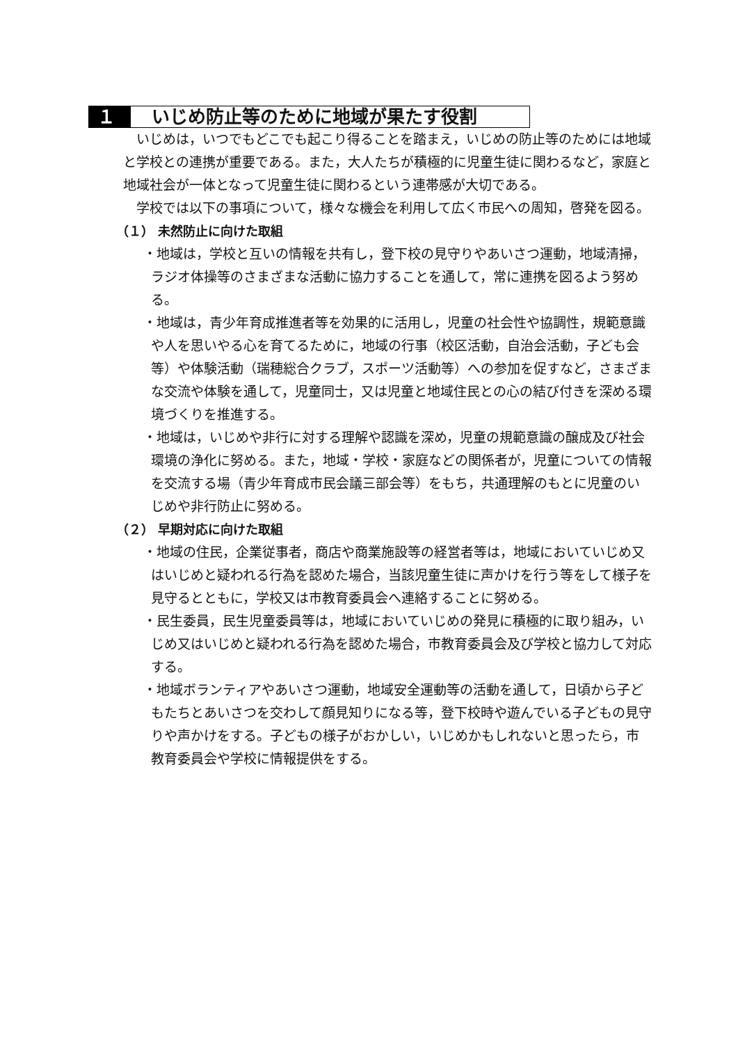１０ いじめ防止等のために地域が果たす役割
いじめは，いつでもどこでも起こり得ることを踏まえ，いじめの防止等のためには地域と学校との連携が重要である。また，大人たちが積極的に児童生徒に関わるなど，家庭と地域社会が一体となって児童生徒に関わるという連帯感が大切である。
学校では以下の事項について，様々な機会を利用して広く市民への周知，啓発を図る。
（１） 未然防止に向けた取組
・地域は，学校と互いの情報を共有し，登下校の見守りやあいさつ運動，地域清掃，ラジオ体操等のさまざまな活動に協力することを通して，常に連携を図るよう努める。
・地域は，青少年育成推進者等を効果的に活用し，児童の社会性や協調性，規範意識や人を思いやる心を育てるために，地域の行事（校区活動，自治会活動，子ども会等）や体験活動（瑞穂総合クラブ，スポーツ活動等）への参加を促すなど，さまざまな交流や体験を通して，児童同士，又は児童と地域住民との心の結び付きを深める環境づくりを推進する。
・地域は，いじめや非行に対する理解や認識を深め，児童の規範意識の醸成及び社会環境の浄化に努める。また，地域・学校・家庭などの関係者が，児童についての情報を交流する場（青少年育成市民会議三部会等）をもち，共通理解のもとに児童のいじめや非行防止に努める。
（２） 早期対応に向けた取組
・地域の住民，企業従事者，商店や商業施設等の経営者等は，地域においていじめ又はいじめと疑われる行為を認めた場合，当該児童生徒に声かけを行う等をして様子を見守るとともに，学校又は市教育委員会へ連絡することに努める。
・民生委員，民生児童委員等は，地域においていじめの発見に積極的に取り組み，いじめ又はいじめと疑われる行為を認めた場合，市教育委員会及び学校と協力して対応する。
・地域ボランティアやあいさつ運動，地域安全運動等の活動を通して，日頃から子どもたちとあいさつを交わして顔見知りになる等，登下校時や遊んでいる子どもの見守りや声かけをする。子どもの様子がおかしい，いじめかもしれないと思ったら，市教育委員会や学校に情報提供をする。